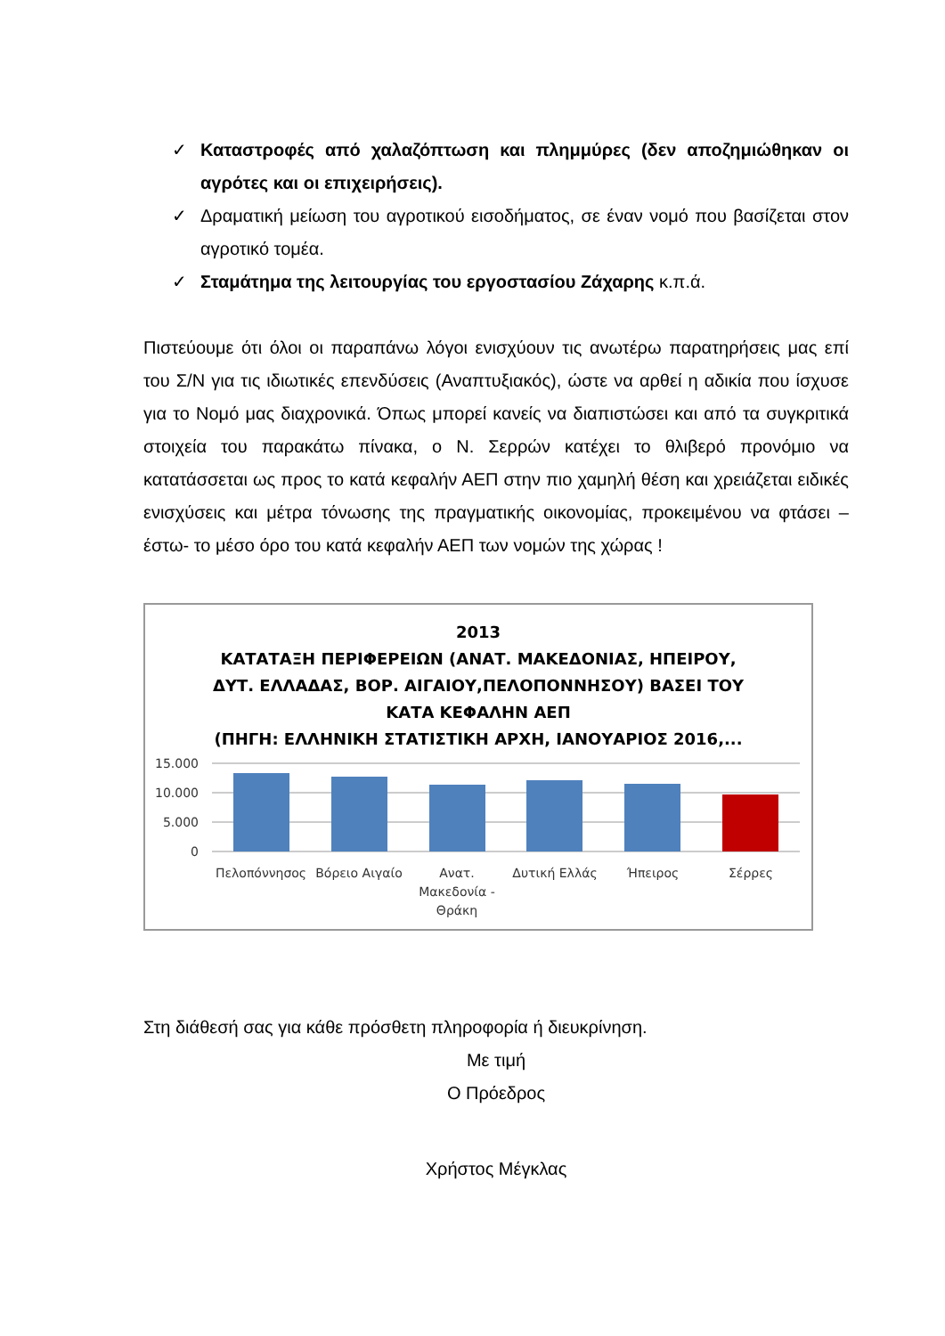✓ Καταστροφές από χαλαζόπτωση και πλημμύρες (δεν αποζημιώθηκαν οι αγρότες και οι επιχειρήσεις).
✓ Δραματική μείωση του αγροτικού εισοδήματος, σε έναν νομό που βασίζεται στον αγροτικό τομέα.
✓ Σταμάτημα της λειτουργίας του εργοστασίου Ζάχαρης κ.π.ά.
Πιστεύουμε ότι όλοι οι παραπάνω λόγοι ενισχύουν τις ανωτέρω παρατηρήσεις μας επί του Σ/Ν για τις ιδιωτικές επενδύσεις (Αναπτυξιακός), ώστε να αρθεί η αδικία που ίσχυσε για το Νομό μας διαχρονικά. Όπως μπορεί κανείς να διαπιστώσει και από τα συγκριτικά στοιχεία του παρακάτω πίνακα, ο Ν. Σερρών κατέχει το θλιβερό προνόμιο να κατατάσσεται ως προς το κατά κεφαλήν ΑΕΠ στην πιο χαμηλή θέση και χρειάζεται ειδικές ενισχύσεις και μέτρα τόνωσης της πραγματικής οικονομίας, προκειμένου να φτάσει – έστω- το μέσο όρο του κατά κεφαλήν ΑΕΠ των νομών της χώρας !
2013
ΚΑΤΑΤΑΞΗ ΠΕΡΙΦΕΡΕΙΩΝ (ΑΝΑΤ. ΜΑΚΕΔΟΝΙΑΣ, ΗΠΕΙΡΟΥ,
ΔΥΤ. ΕΛΛΑΔΑΣ, ΒΟΡ. ΑΙΓΑΙΟΥ,ΠΕΛΟΠΟΝΝΗΣΟΥ) ΒΑΣΕΙ ΤΟΥ
ΚΑΤΑ ΚΕΦΑΛΗΝ ΑΕΠ
(ΠΗΓΗ: ΕΛΛΗΝΙΚΗ ΣΤΑΤΙΣΤΙΚΗ ΑΡΧΗ, ΙΑΝΟΥΑΡΙΟΣ 2016,...
15.000
10.000
5.000
0
Πελοπόννησος
Βόρειο Αιγαίο
Ανατ.
Μακεδονία -
Θράκη
Δυτική Ελλάς
Ήπειρος
Σέρρες
Στη διάθεσή σας για κάθε πρόσθετη πληροφορία ή διευκρίνηση.
Με τιμή
Ο Πρόεδρος
Χρήστος Μέγκλας